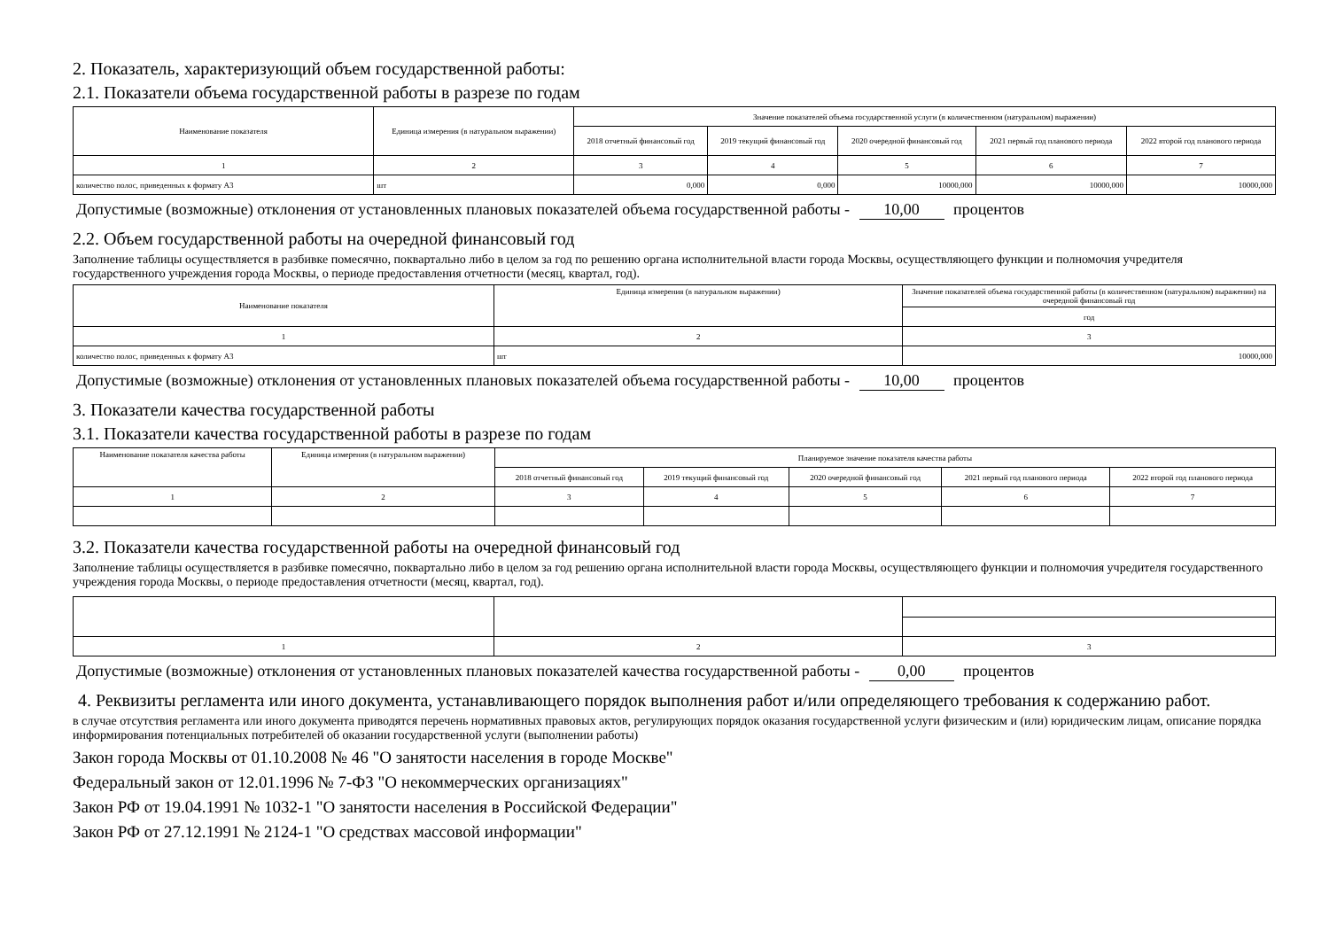2. Показатель, характеризующий объем государственной работы:
2.1. Показатели объема государственной работы в разрезе по годам
| Наименование показателя | Единица измерения (в натуральном выражении) | Значение показателей объема государственной услуги (в количественном (натуральном) выражении) | | | | |
| --- | --- | --- | --- | --- | --- | --- |
| | | 2018 отчетный финансовый год | 2019 текущий финансовый год | 2020 очередной финансовый год | 2021 первый год планового периода | 2022 второй год планового периода |
| 1 | 2 | 3 | 4 | 5 | 6 | 7 |
| количество полос, приведенных к формату А3 | шт | 0,000 | 0,000 | 10000,000 | 10000,000 | 10000,000 |
Допустимые (возможные) отклонения от установленных плановых показателей объема государственной работы - 10,00 процентов
2.2. Объем государственной работы на очередной финансовый год
Заполнение таблицы осуществляется в разбивке помесячно, поквартально либо в целом за год по решению органа исполнительной власти города Москвы, осуществляющего функции и полномочия учредителя государственного учреждения города Москвы, о периоде предоставления отчетности (месяц, квартал, год).
| Наименование показателя | Единица измерения (в натуральном выражении) | Значение показателей объема государственной работы (в количественном (натуральном) выражении) на очередной финансовый год |
| --- | --- | --- |
| | | год |
| 1 | 2 | 3 |
| количество полос, приведенных к формату А3 | шт | 10000,000 |
Допустимые (возможные) отклонения от установленных плановых показателей объема государственной работы - 10,00 процентов
3. Показатели качества государственной работы
3.1. Показатели качества государственной работы в разрезе по годам
| Наименование показателя качества работы | Единица измерения (в натуральном выражении) | Планируемое значение показателя качества работы | | | | |
| --- | --- | --- | --- | --- | --- | --- |
| | | 2018 отчетный финансовый год | 2019 текущий финансовый год | 2020 очередной финансовый год | 2021 первый год планового периода | 2022 второй год планового периода |
| 1 | 2 | 3 | 4 | 5 | 6 | 7 |
3.2. Показатели качества государственной работы на очередной финансовый год
Заполнение таблицы осуществляется в разбивке помесячно, поквартально либо в целом за год решению органа исполнительной власти города Москвы, осуществляющего функции и полномочия учредителя государственного учреждения города Москвы, о периоде предоставления отчетности (месяц, квартал, год).
| 1 | 2 | 3 |
Допустимые (возможные) отклонения от установленных плановых показателей качества государственной работы - 0,00 процентов
4. Реквизиты регламента или иного документа, устанавливающего порядок выполнения работ и/или определяющего требования к содержанию работ.
в случае отсутствия регламента или иного документа приводятся перечень нормативных правовых актов, регулирующих порядок оказания государственной услуги физическим и (или) юридическим лицам, описание порядка информирования потенциальных потребителей об оказании государственной услуги (выполнении работы)
Закон города Москвы от 01.10.2008 № 46 "О занятости населения в городе Москве"
Федеральный закон от 12.01.1996 № 7-ФЗ "О некоммерческих организациях"
Закон РФ от 19.04.1991 № 1032-1 "О занятости населения в Российской Федерации"
Закон РФ от 27.12.1991 № 2124-1 "О средствах массовой информации"